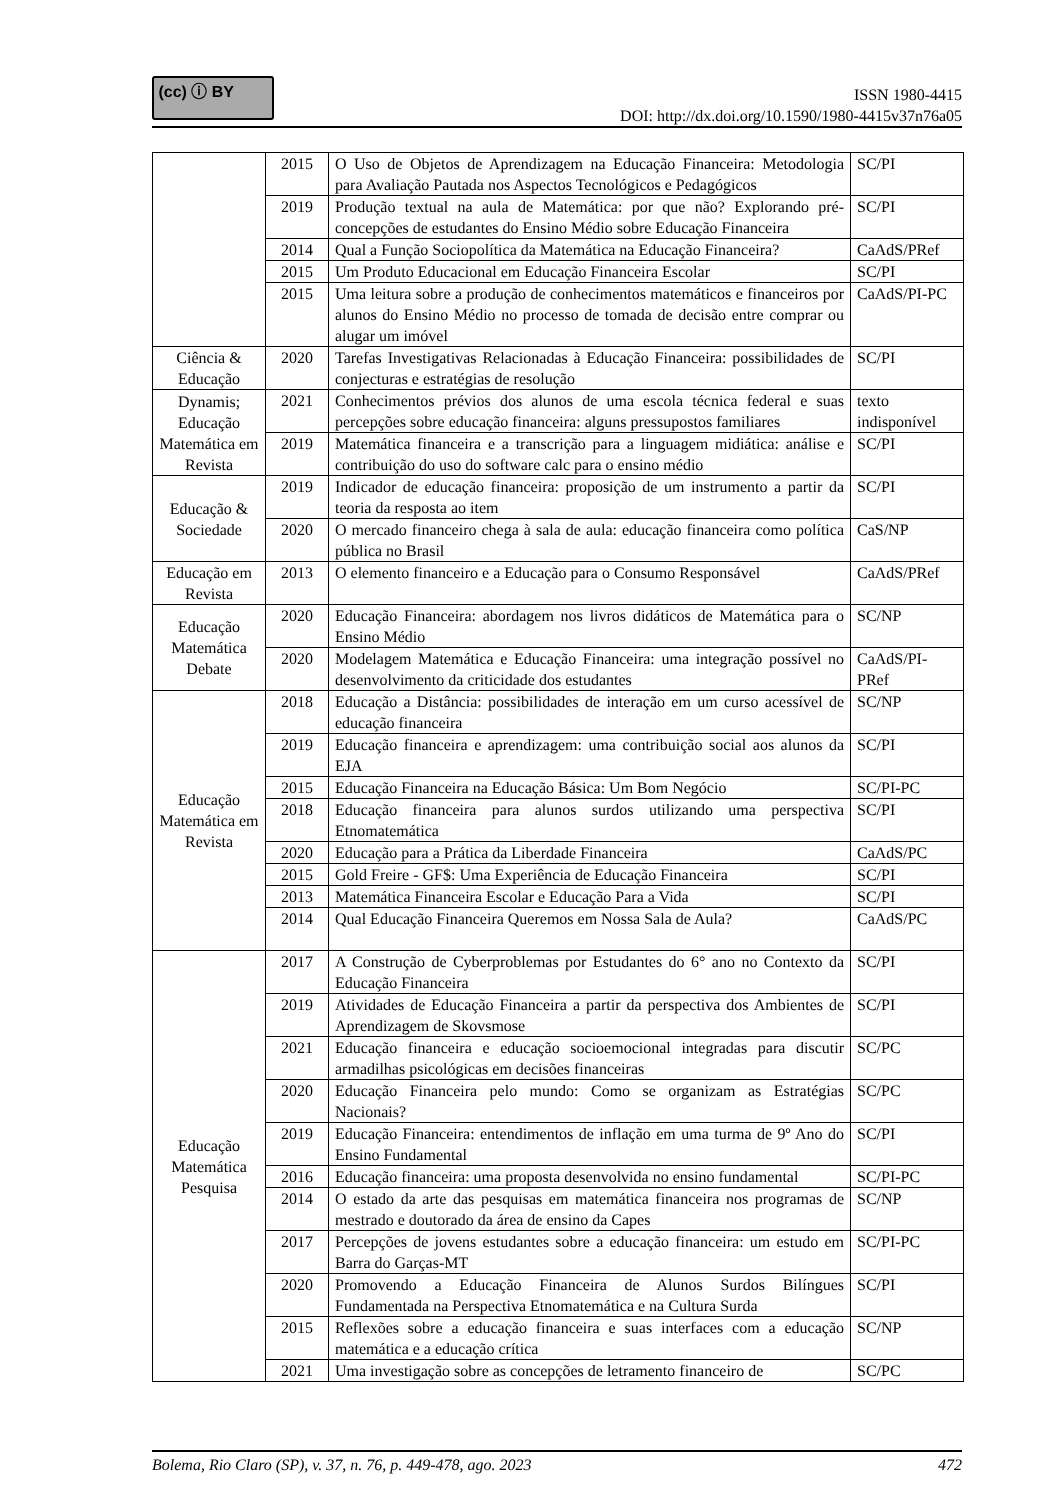(cc) ⓘ BY
ISSN 1980-4415
DOI: http://dx.doi.org/10.1590/1980-4415v37n76a05
| | 2015 | O Uso de Objetos de Aprendizagem na Educação Financeira: Metodologia para Avaliação Pautada nos Aspectos Tecnológicos e Pedagógicos | SC/PI |
| | 2019 | Produção textual na aula de Matemática: por que não? Explorando pré-concepções de estudantes do Ensino Médio sobre Educação Financeira | SC/PI |
| | 2014 | Qual a Função Sociopolítica da Matemática na Educação Financeira? | CaAdS/PRef |
| | 2015 | Um Produto Educacional em Educação Financeira Escolar | SC/PI |
| | 2015 | Uma leitura sobre a produção de conhecimentos matemáticos e financeiros por alunos do Ensino Médio no processo de tomada de decisão entre comprar ou alugar um imóvel | CaAdS/PI-PC |
| Ciência & Educação | 2020 | Tarefas Investigativas Relacionadas à Educação Financeira: possibilidades de conjecturas e estratégias de resolução | SC/PI |
| Dynamis; Educação Matemática em Revista | 2021 | Conhecimentos prévios dos alunos de uma escola técnica federal e suas percepções sobre educação financeira: alguns pressupostos familiares | texto indisponível |
| | 2019 | Matemática financeira e a transcrição para a linguagem midiática: análise e contribuição do uso do software calc para o ensino médio | SC/PI |
| Educação & Sociedade | 2019 | Indicador de educação financeira: proposição de um instrumento a partir da teoria da resposta ao item | SC/PI |
| | 2020 | O mercado financeiro chega à sala de aula: educação financeira como política pública no Brasil | CaS/NP |
| Educação em Revista | 2013 | O elemento financeiro e a Educação para o Consumo Responsável | CaAdS/PRef |
| Educação Matemática Debate | 2020 | Educação Financeira: abordagem nos livros didáticos de Matemática para o Ensino Médio | SC/NP |
| | 2020 | Modelagem Matemática e Educação Financeira: uma integração possível no desenvolvimento da criticidade dos estudantes | CaAdS/PI-PRef |
| Educação Matemática em Revista | 2018 | Educação a Distância: possibilidades de interação em um curso acessível de educação financeira | SC/NP |
| | 2019 | Educação financeira e aprendizagem: uma contribuição social aos alunos da EJA | SC/PI |
| | 2015 | Educação Financeira na Educação Básica: Um Bom Negócio | SC/PI-PC |
| | 2018 | Educação financeira para alunos surdos utilizando uma perspectiva Etnomatemática | SC/PI |
| | 2020 | Educação para a Prática da Liberdade Financeira | CaAdS/PC |
| | 2015 | Gold Freire - GF$: Uma Experiência de Educação Financeira | SC/PI |
| | 2013 | Matemática Financeira Escolar e Educação Para a Vida | SC/PI |
| | 2014 | Qual Educação Financeira Queremos em Nossa Sala de Aula? | CaAdS/PC |
| Educação Matemática Pesquisa | 2017 | A Construção de Cyberproblemas por Estudantes do 6° ano no Contexto da Educação Financeira | SC/PI |
| | 2019 | Atividades de Educação Financeira a partir da perspectiva dos Ambientes de Aprendizagem de Skovsmose | SC/PI |
| | 2021 | Educação financeira e educação socioemocional integradas para discutir armadilhas psicológicas em decisões financeiras | SC/PC |
| | 2020 | Educação Financeira pelo mundo: Como se organizam as Estratégias Nacionais? | SC/PC |
| | 2019 | Educação Financeira: entendimentos de inflação em uma turma de 9º Ano do Ensino Fundamental | SC/PI |
| | 2016 | Educação financeira: uma proposta desenvolvida no ensino fundamental | SC/PI-PC |
| | 2014 | O estado da arte das pesquisas em matemática financeira nos programas de mestrado e doutorado da área de ensino da Capes | SC/NP |
| | 2017 | Percepções de jovens estudantes sobre a educação financeira: um estudo em Barra do Garças-MT | SC/PI-PC |
| | 2020 | Promovendo a Educação Financeira de Alunos Surdos Bilíngues Fundamentada na Perspectiva Etnomatemática e na Cultura Surda | SC/PI |
| | 2015 | Reflexões sobre a educação financeira e suas interfaces com a educação matemática e a educação crítica | SC/NP |
| | 2021 | Uma investigação sobre as concepções de letramento financeiro de | SC/PC |
Bolema, Rio Claro (SP), v. 37, n. 76, p. 449-478, ago. 2023 472